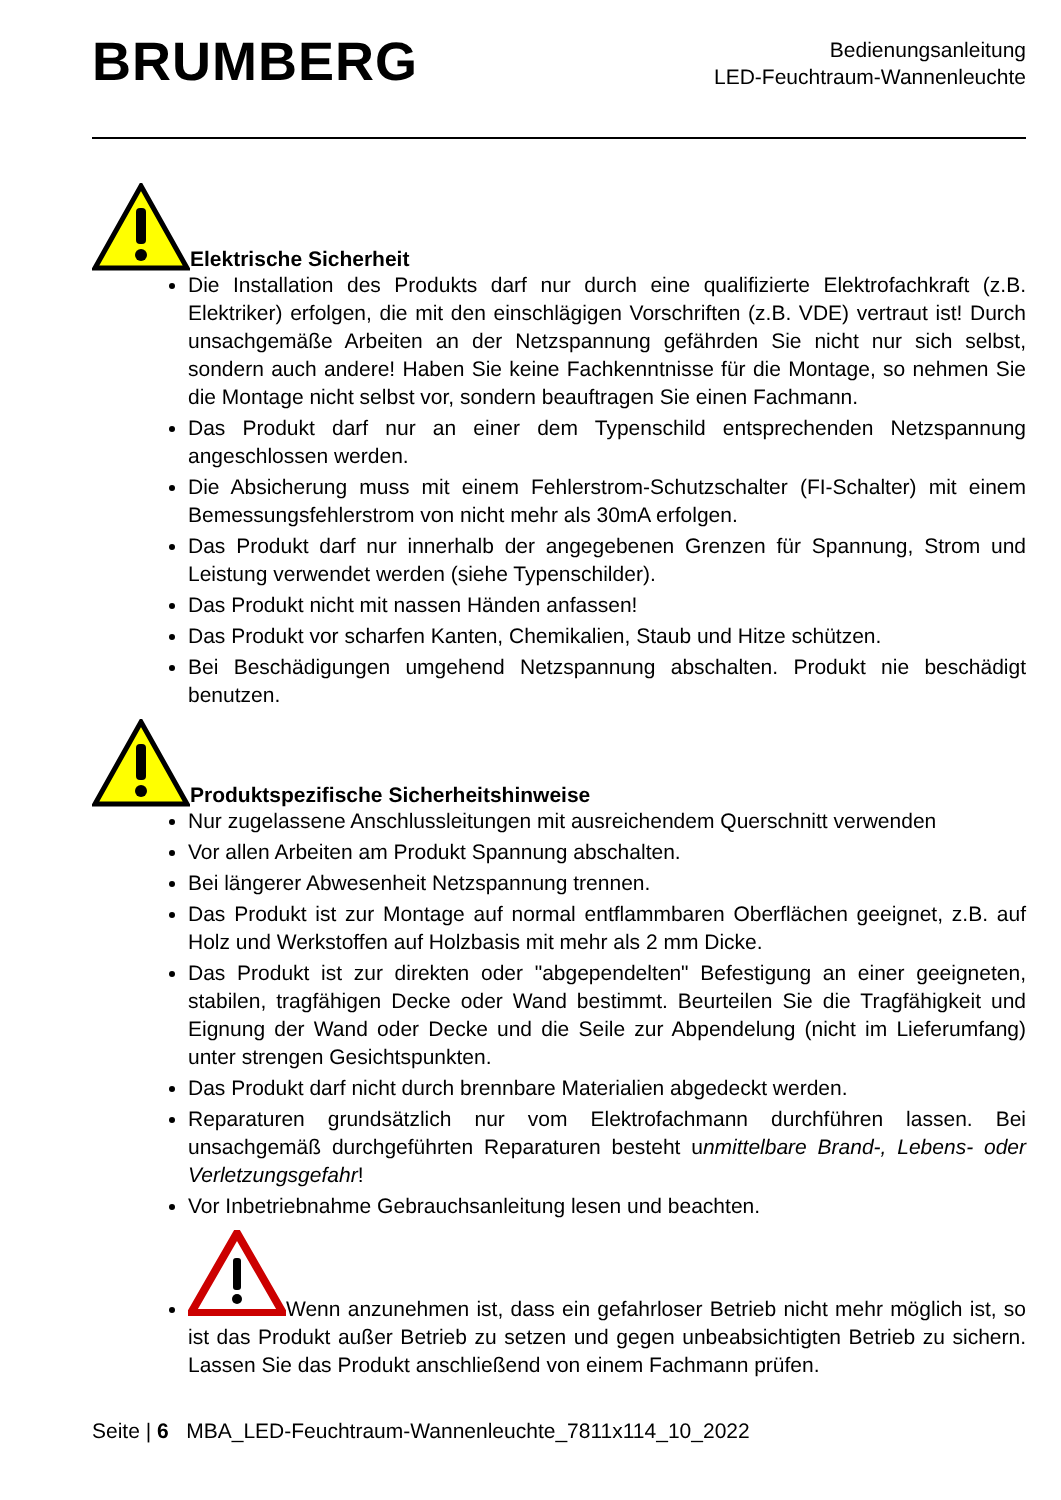BRUMBERG
Bedienungsanleitung
LED-Feuchtraum-Wannenleuchte
Elektrische Sicherheit
Die Installation des Produkts darf nur durch eine qualifizierte Elektrofachkraft (z.B. Elektriker) erfolgen, die mit den einschlägigen Vorschriften (z.B. VDE) vertraut ist! Durch unsachgemäße Arbeiten an der Netzspannung gefährden Sie nicht nur sich selbst, sondern auch andere! Haben Sie keine Fachkenntnisse für die Montage, so nehmen Sie die Montage nicht selbst vor, sondern beauftragen Sie einen Fachmann.
Das Produkt darf nur an einer dem Typenschild entsprechenden Netzspannung angeschlossen werden.
Die Absicherung muss mit einem Fehlerstrom-Schutzschalter (FI-Schalter) mit einem Bemessungsfehlerstrom von nicht mehr als 30mA erfolgen.
Das Produkt darf nur innerhalb der angegebenen Grenzen für Spannung, Strom und Leistung verwendet werden (siehe Typenschilder).
Das Produkt nicht mit nassen Händen anfassen!
Das Produkt vor scharfen Kanten, Chemikalien, Staub und Hitze schützen.
Bei Beschädigungen umgehend Netzspannung abschalten. Produkt nie beschädigt benutzen.
Produktspezifische Sicherheitshinweise
Nur zugelassene Anschlussleitungen mit ausreichendem Querschnitt verwenden
Vor allen Arbeiten am Produkt Spannung abschalten.
Bei längerer Abwesenheit Netzspannung trennen.
Das Produkt ist zur Montage auf normal entflammbaren Oberflächen geeignet, z.B. auf Holz und Werkstoffen auf Holzbasis mit mehr als 2 mm Dicke.
Das Produkt ist zur direkten oder "abgependelten" Befestigung an einer geeigneten, stabilen, tragfähigen Decke oder Wand bestimmt. Beurteilen Sie die Tragfähigkeit und Eignung der Wand oder Decke und die Seile zur Abpendelung (nicht im Lieferumfang) unter strengen Gesichtspunkten.
Das Produkt darf nicht durch brennbare Materialien abgedeckt werden.
Reparaturen grundsätzlich nur vom Elektrofachmann durchführen lassen. Bei unsachgemäß durchgeführten Reparaturen besteht unmittelbare Brand-, Lebens- oder Verletzungsgefahr!
Vor Inbetriebnahme Gebrauchsanleitung lesen und beachten.
Wenn anzunehmen ist, dass ein gefahrloser Betrieb nicht mehr möglich ist, so ist das Produkt außer Betrieb zu setzen und gegen unbeabsichtigten Betrieb zu sichern. Lassen Sie das Produkt anschließend von einem Fachmann prüfen.
Seite | 6 MBA_LED-Feuchtraum-Wannenleuchte_7811x114_10_2022